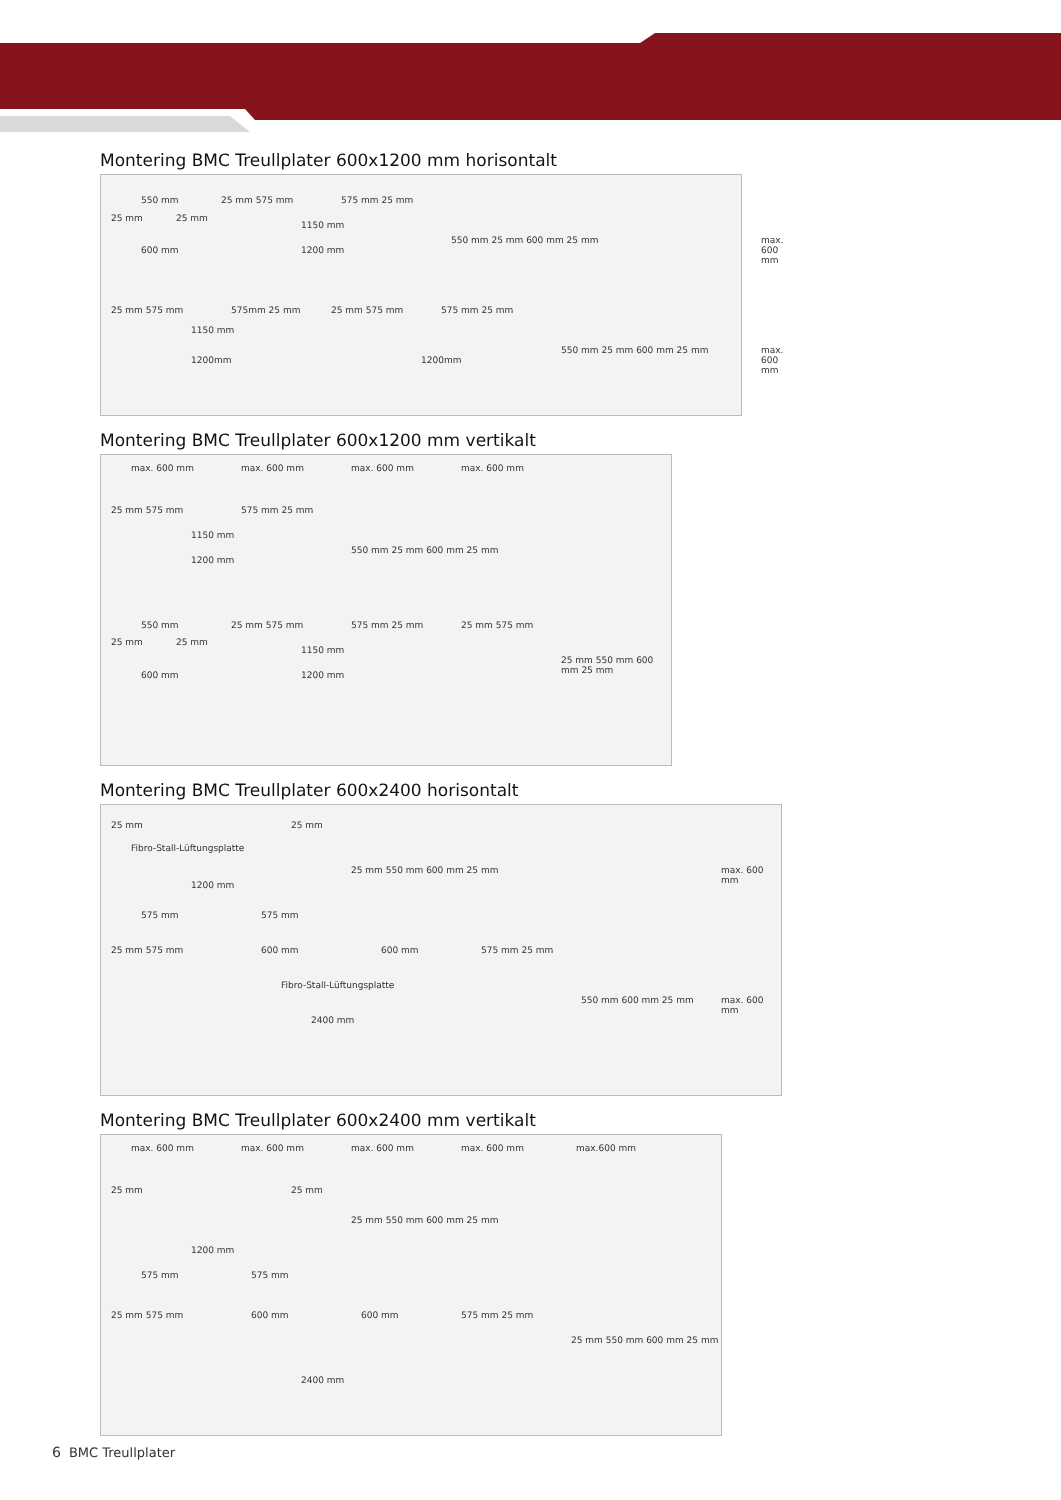Montering BMC Treullplater 600x1200 mm horisontalt
550 mm 25 mm 575 mm 575 mm 25 mm
25 mm 25 mm
1150 mm
600 mm 1200 mm
550 mm 25 mm 600 mm 25 mm max. 600 mm
25 mm 575 mm 575mm 25 mm 25 mm 575 mm 575 mm 25 mm
1150 mm
1200mm 1200mm
550 mm 25 mm 600 mm 25 mm max. 600 mm
Montering BMC Treullplater 600x1200 mm vertikalt
max. 600 mm max. 600 mm max. 600 mm max. 600 mm
25 mm 575 mm 575 mm 25 mm
1150 mm
1200 mm
550 mm 25 mm 600 mm 25 mm
550 mm 25 mm 575 mm 575 mm 25 mm 25 mm 575 mm
25 mm 25 mm
1150 mm
600 mm 1200 mm
25 mm 550 mm 600 mm 25 mm
Montering BMC Treullplater 600x2400 horisontalt
25 mm 25 mm
Fibro-Stall-Lüftungsplatte
1200 mm
575 mm 575 mm
25 mm 550 mm 600 mm 25 mm max. 600 mm
25 mm 575 mm 600 mm 600 mm 575 mm 25 mm
Fibro-Stall-Lüftungsplatte
2400 mm
550 mm 600 mm 25 mm max. 600 mm
Montering BMC Treullplater 600x2400 mm vertikalt
max. 600 mm max. 600 mm max. 600 mm max. 600 mm max.600 mm
25 mm 25 mm
25 mm 550 mm 600 mm 25 mm
1200 mm
575 mm 575 mm
25 mm 575 mm 600 mm 600 mm 575 mm 25 mm
2400 mm
25 mm 550 mm 600 mm 25 mm
6 BMC Treullplater